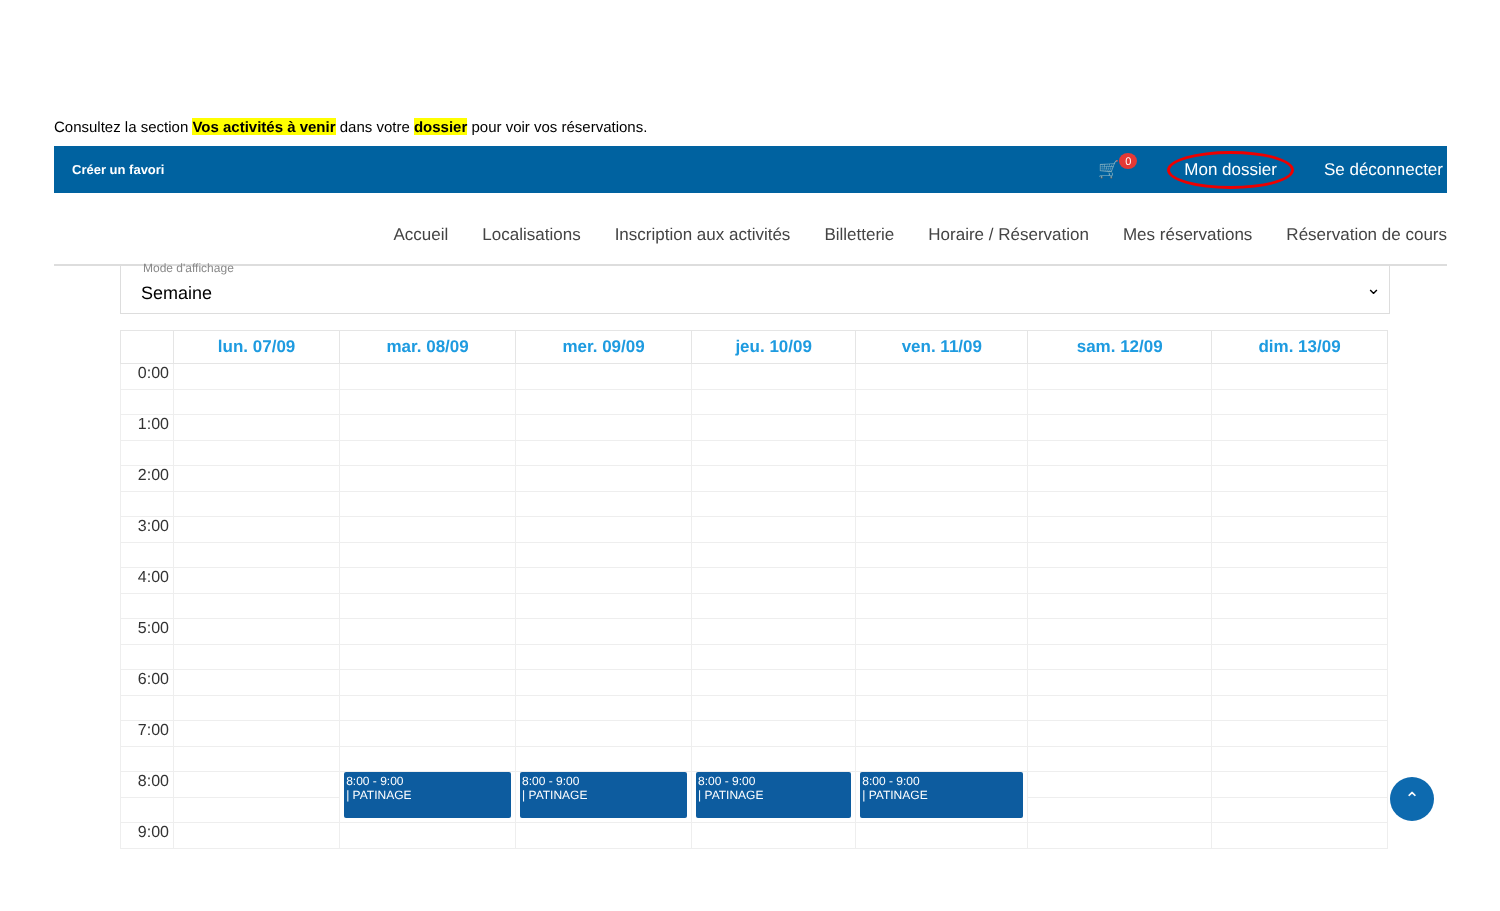Consultez la section Vos activités à venir dans votre dossier pour voir vos réservations.
Créer un favori
🛒 0 Mon dossier Se déconnecter
Accueil Localisations Inscription aux activités Billetterie Horaire / Réservation Mes réservations Réservation de cours
Mode d'affichage
Semaine ⌄
| | lun. 07/09 | mar. 08/09 | mer. 09/09 | jeu. 10/09 | ven. 11/09 | sam. 12/09 | dim. 13/09 |
| --- | --- | --- | --- | --- | --- | --- | --- |
| 0:00 | | | | | | | |
| 1:00 | | | | | | | |
| 2:00 | | | | | | | |
| 3:00 | | | | | | | |
| 4:00 | | | | | | | |
| 5:00 | | | | | | | |
| 6:00 | | | | | | | |
| 7:00 | | | | | | | |
| 8:00 | | 8:00 - 9:00 / PATINAGE | 8:00 - 9:00 / PATINAGE | 8:00 - 9:00 / PATINAGE | 8:00 - 9:00 / PATINAGE | | |
| 9:00 | | | | | | | |
⌃